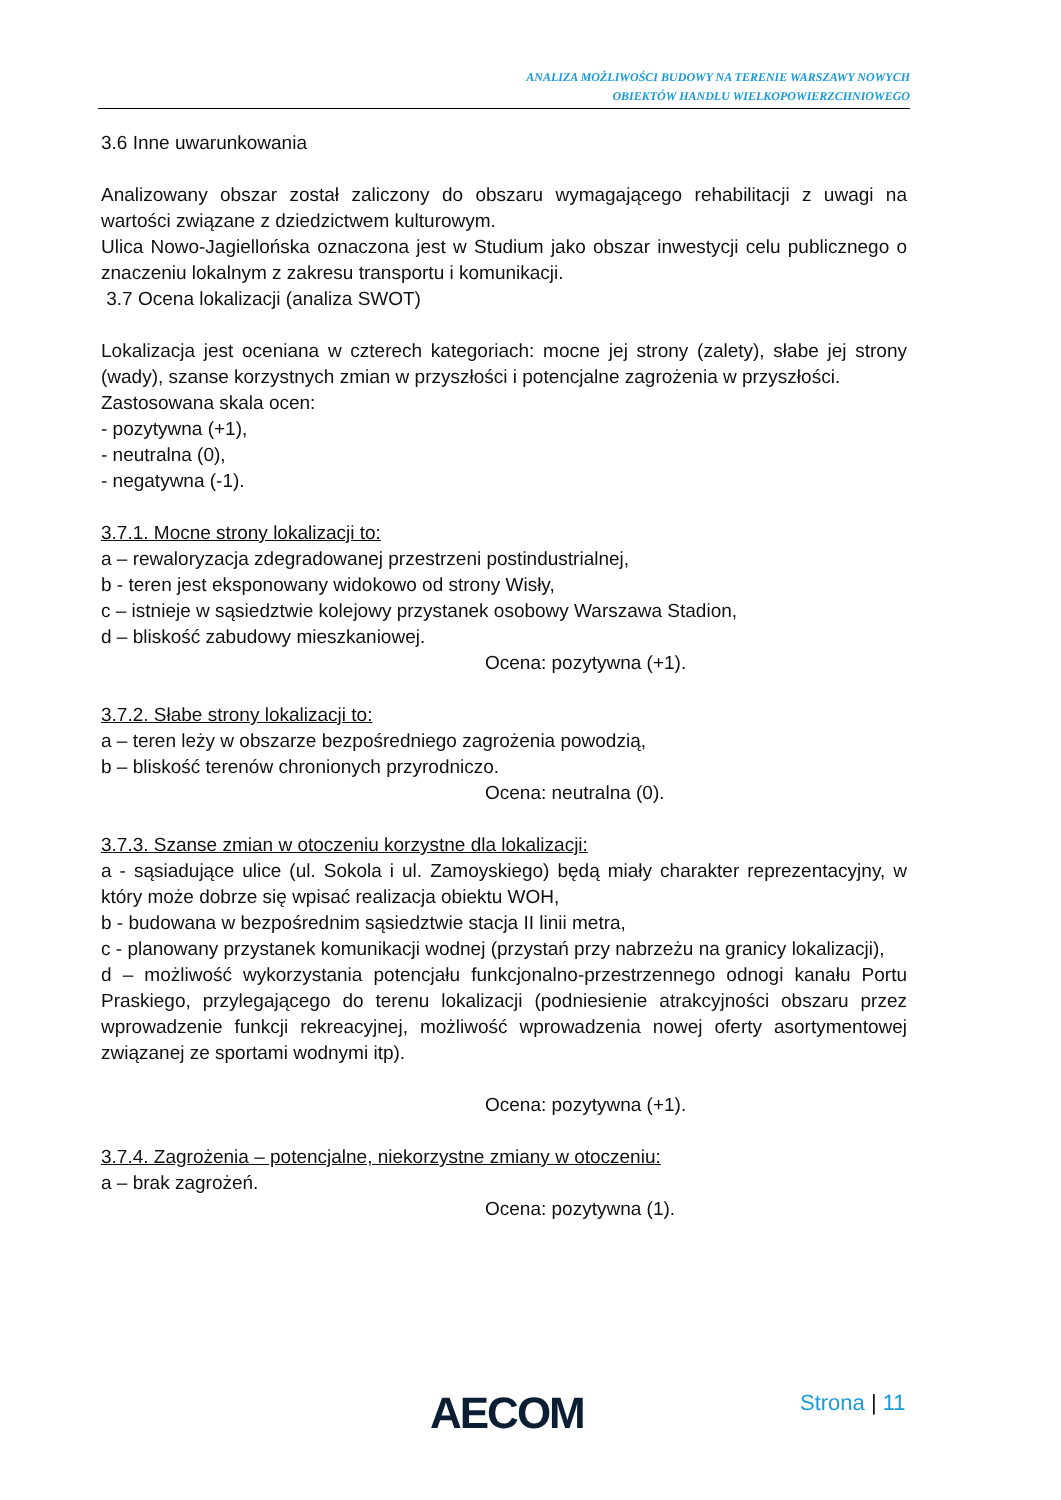ANALIZA MOŻLIWOŚCI BUDOWY NA TERENIE WARSZAWY NOWYCH
OBIEKTÓW HANDLU WIELKOPOWIERZCHNIOWEGO
3.6 Inne uwarunkowania
Analizowany obszar został zaliczony do obszaru wymagającego rehabilitacji z uwagi na wartości związane z dziedzictwem kulturowym.
Ulica Nowo-Jagiellońska oznaczona jest w Studium jako obszar inwestycji celu publicznego o znaczeniu lokalnym z zakresu transportu i komunikacji.
3.7 Ocena lokalizacji (analiza SWOT)
Lokalizacja jest oceniana w czterech kategoriach: mocne jej strony (zalety), słabe jej strony (wady), szanse korzystnych zmian w przyszłości i potencjalne zagrożenia w przyszłości.
Zastosowana skala ocen:
- pozytywna (+1),
- neutralna (0),
- negatywna (-1).
3.7.1. Mocne strony lokalizacji to:
a – rewaloryzacja zdegradowanej przestrzeni postindustrialnej,
b - teren jest eksponowany widokowo od strony Wisły,
c – istnieje w sąsiedztwie kolejowy przystanek osobowy Warszawa Stadion,
d – bliskość zabudowy mieszkaniowej.
Ocena: pozytywna (+1).
3.7.2. Słabe strony lokalizacji to:
a – teren leży w obszarze bezpośredniego zagrożenia powodzią,
b – bliskość terenów chronionych przyrodniczo.
Ocena: neutralna (0).
3.7.3. Szanse zmian w otoczeniu korzystne dla lokalizacji:
a - sąsiadujące ulice (ul. Sokola i ul. Zamoyskiego) będą miały charakter reprezentacyjny, w który może dobrze się wpisać realizacja obiektu WOH,
b - budowana w bezpośrednim sąsiedztwie stacja II linii metra,
c - planowany przystanek komunikacji wodnej (przystań przy nabrzeżu na granicy lokalizacji),
d – możliwość wykorzystania potencjału funkcjonalno-przestrzennego odnogi kanału Portu Praskiego, przylegającego do terenu lokalizacji (podniesienie atrakcyjności obszaru przez wprowadzenie funkcji rekreacyjnej, możliwość wprowadzenia nowej oferty asortymentowej związanej ze sportami wodnymi itp).
Ocena: pozytywna (+1).
3.7.4. Zagrożenia – potencjalne, niekorzystne zmiany w otoczeniu:
a – brak zagrożeń.
Ocena: pozytywna (1).
AECOM Strona | 11